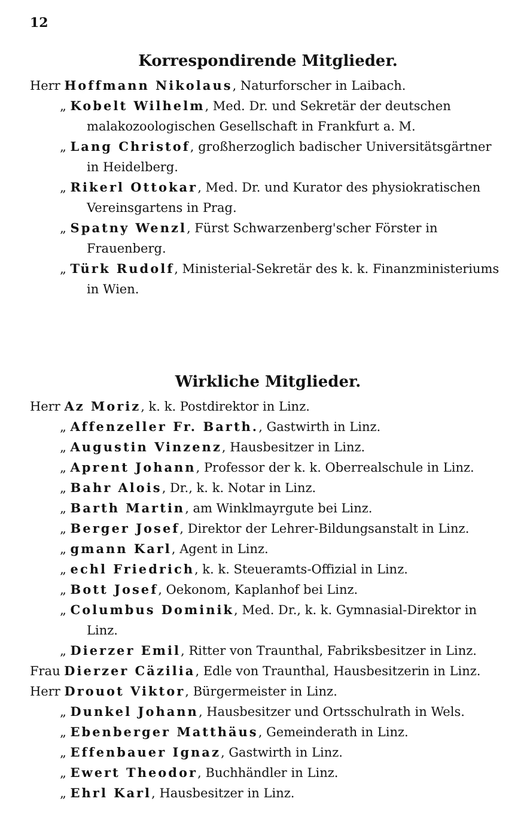12
Korrespondirende Mitglieder.
Herr Hoffmann Nikolaus, Naturforscher in Laibach.
„ Kobelt Wilhelm, Med. Dr. und Sekretär der deutschen malakozoologischen Gesellschaft in Frankfurt a. M.
„ Lang Christof, großherzoglich badischer Universitätsgärtner in Heidelberg.
„ Rikerl Ottokar, Med. Dr. und Kurator des physiokratischen Vereinsgartens in Prag.
„ Spatny Wenzl, Fürst Schwarzenberg'scher Förster in Frauenberg.
„ Türk Rudolf, Ministerial-Sekretär des k. k. Finanzministeriums in Wien.
Wirkliche Mitglieder.
Herr Az Moriz, k. k. Postdirektor in Linz.
„ Affenzeller Fr. Barth., Gastwirth in Linz.
„ Augustin Vinzenz, Hausbesitzer in Linz.
„ Aprent Johann, Professor der k. k. Oberrealschule in Linz.
„ Bahr Alois, Dr., k. k. Notar in Linz.
„ Barth Martin, am Winklmayrgute bei Linz.
„ Berger Josef, Direktor der Lehrer-Bildungsanstalt in Linz.
„ gmann Karl, Agent in Linz.
„ echl Friedrich, k. k. Steueramts-Offizial in Linz.
„ Bott Josef, Oekonom, Kaplanhof bei Linz.
„ Columbus Dominik, Med. Dr., k. k. Gymnasial-Direktor in Linz.
„ Dierzer Emil, Ritter von Traunthal, Fabriksbesitzer in Linz.
Frau Dierzer Cäzilia, Edle von Traunthal, Hausbesitzerin in Linz.
Herr Drouot Viktor, Bürgermeister in Linz.
„ Dunkel Johann, Hausbesitzer und Ortsschulrath in Wels.
„ Ebenberger Matthäus, Gemeinderath in Linz.
„ Effenbauer Ignaz, Gastwirth in Linz.
„ Ewert Theodor, Buchhändler in Linz.
„ Ehrl Karl, Hausbesitzer in Linz.